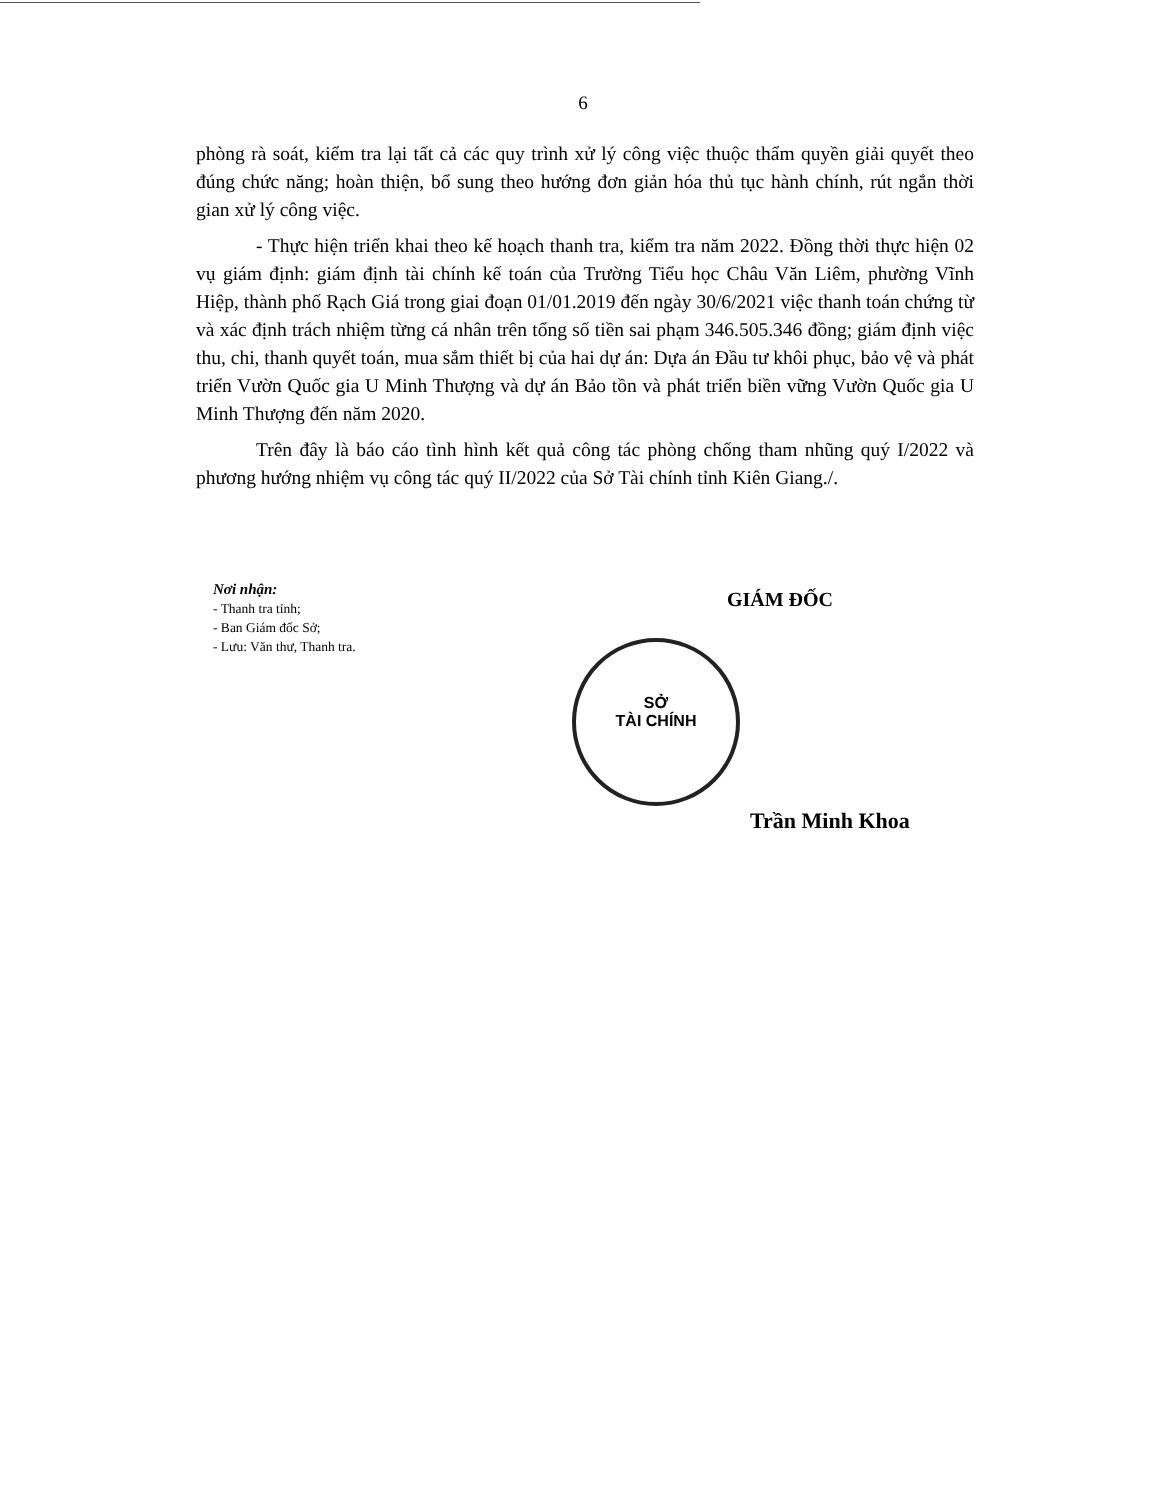6
phòng rà soát, kiểm tra lại tất cả các quy trình xử lý công việc thuộc thẩm quyền giải quyết theo đúng chức năng; hoàn thiện, bổ sung theo hướng đơn giản hóa thủ tục hành chính, rút ngắn thời gian xử lý công việc.
- Thực hiện triển khai theo kế hoạch thanh tra, kiểm tra năm 2022. Đồng thời thực hiện 02 vụ giám định: giám định tài chính kế toán của Trường Tiểu học Châu Văn Liêm, phường Vĩnh Hiệp, thành phố Rạch Giá trong giai đoạn 01/01.2019 đến ngày 30/6/2021 việc thanh toán chứng từ và xác định trách nhiệm từng cá nhân trên tổng số tiền sai phạm 346.505.346 đồng; giám định việc thu, chi, thanh quyết toán, mua sắm thiết bị của hai dự án: Dựa án Đầu tư khôi phục, bảo vệ và phát triển Vườn Quốc gia U Minh Thượng và dự án Bảo tồn và phát triển biền vững Vườn Quốc gia U Minh Thượng đến năm 2020.
Trên đây là báo cáo tình hình kết quả công tác phòng chống tham nhũng quý I/2022 và phương hướng nhiệm vụ công tác quý II/2022 của Sở Tài chính tỉnh Kiên Giang./.
Nơi nhận:
- Thanh tra tỉnh;
- Ban Giám đốc Sở;
- Lưu: Văn thư, Thanh tra.
GIÁM ĐỐC
SỞ
TÀI CHÍNH
Trần Minh Khoa